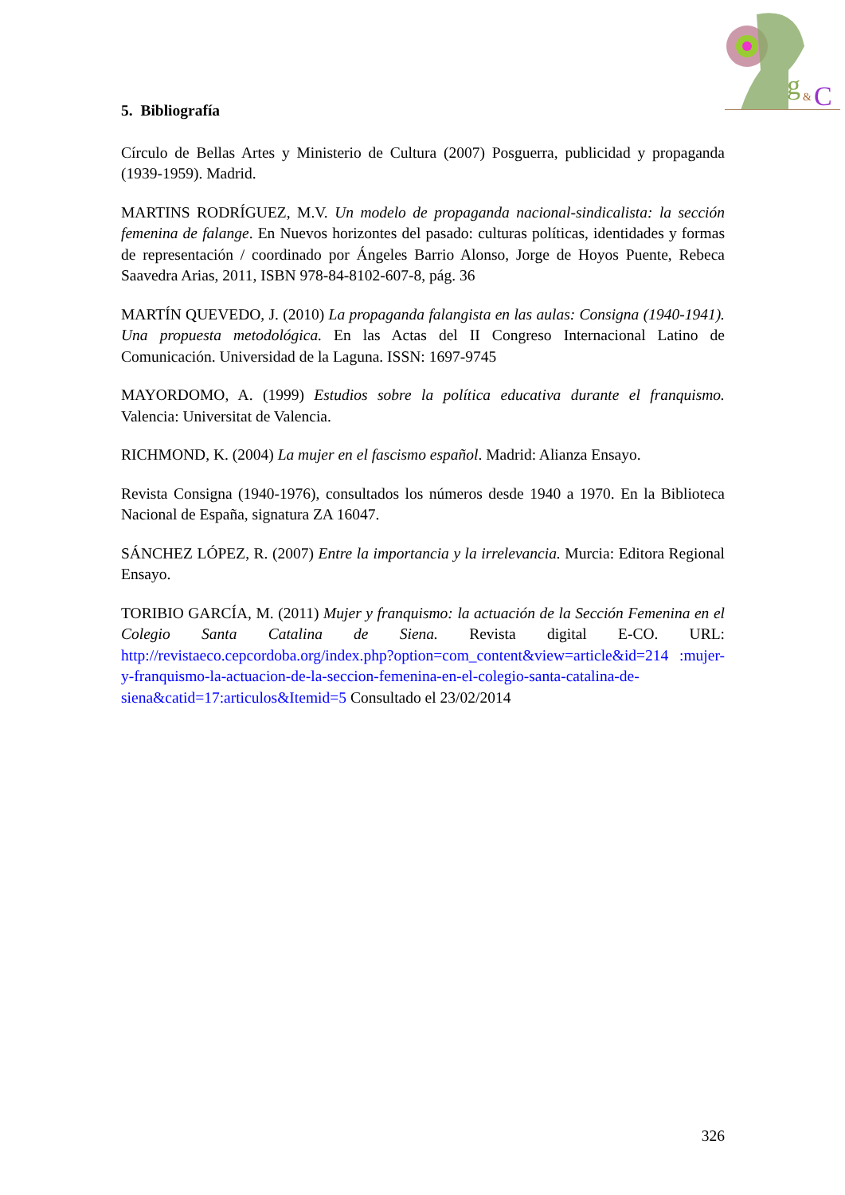g
&
C
5. Bibliografía
Círculo de Bellas Artes y Ministerio de Cultura (2007) Posguerra, publicidad y propaganda (1939-1959). Madrid.
MARTINS RODRÍGUEZ, M.V. Un modelo de propaganda nacional-sindicalista: la sección femenina de falange. En Nuevos horizontes del pasado: culturas políticas, identidades y formas de representación / coordinado por Ángeles Barrio Alonso, Jorge de Hoyos Puente, Rebeca Saavedra Arias, 2011, ISBN 978-84-8102-607-8, pág. 36
MARTÍN QUEVEDO, J. (2010) La propaganda falangista en las aulas: Consigna (1940-1941). Una propuesta metodológica. En las Actas del II Congreso Internacional Latino de Comunicación. Universidad de la Laguna. ISSN: 1697-9745
MAYORDOMO, A. (1999) Estudios sobre la política educativa durante el franquismo. Valencia: Universitat de Valencia.
RICHMOND, K. (2004) La mujer en el fascismo español. Madrid: Alianza Ensayo.
Revista Consigna (1940-1976), consultados los números desde 1940 a 1970. En la Biblioteca Nacional de España, signatura ZA 16047.
SÁNCHEZ LÓPEZ, R. (2007) Entre la importancia y la irrelevancia. Murcia: Editora Regional Ensayo.
TORIBIO GARCÍA, M. (2011) Mujer y franquismo: la actuación de la Sección Femenina en el Colegio Santa Catalina de Siena. Revista digital E-CO. URL: http://revistaeco.cepcordoba.org/index.php?option=com_content&view=article&id=214 :mujer-y-franquismo-la-actuacion-de-la-seccion-femenina-en-el-colegio-santa-catalina-de-siena&catid=17:articulos&Itemid=5 Consultado el 23/02/2014
326